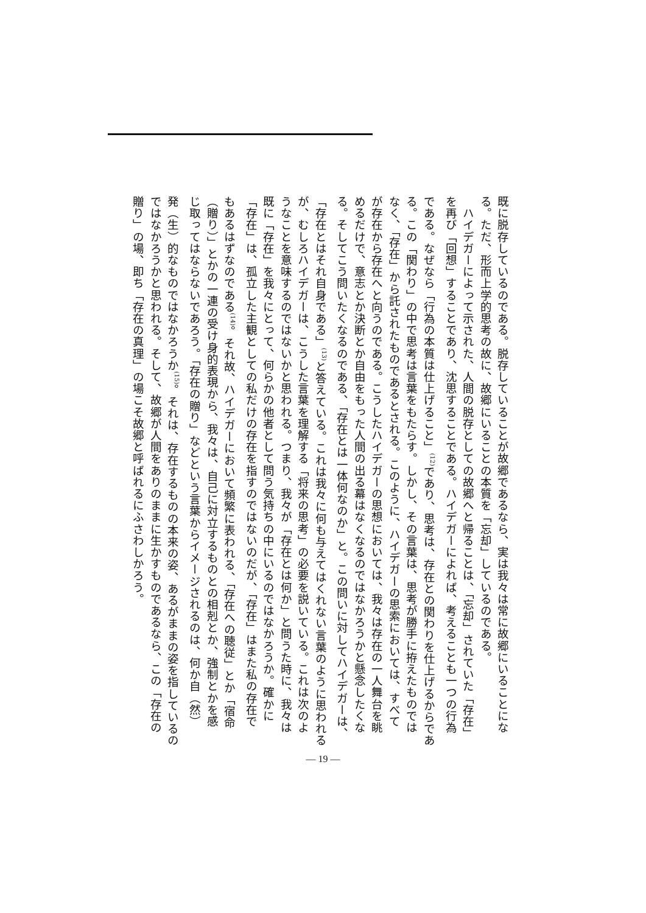既に脱存しているのである。脱存していることが故郷であるなら、実は我々は常に故郷にいることにな
る。ただ、形而上学的思考の故に、故郷にいることの本質を「忘却」しているのである。
　ハイデガーによって示された、人間の脱存としての故郷へと帰ることは、「忘却」されていた「存在」
を再び「回想」することであり、沈思することである。ハイデガーによれば、考えることも一つの行為
である。なぜなら「行為の本質は仕上げること」<sup>(12)</sup>であり、思考は、存在との関わりを仕上げるからであ
る。この「関わり」の中で思考は言葉をもたらす。しかし、その言葉は、思考が勝手に拵えたものでは
なく、「存在」から託されたものであるとされる。このように、ハイデガーの思索においては、すべて
が存在から存在へと向うのである。こうしたハイデガーの思想においては、我々は存在の一人舞台を眺
めるだけで、意志とか決断とか自由をもった人間の出る幕はなくなるのではなかろうかと懸念したくな
る。そしてこう問いたくなるのである、「存在とは一体何なのか」と。この問いに対してハイデガーは、
「存在とはそれ自身である」<sup>(13)</sup>と答えている。これは我々に何も与えてはくれない言葉のように思われる
が、むしろハイデガーは、こうした言葉を理解する「将来の思考」の必要を説いている。これは次のよ
うなことを意味するのではないかと思われる。つまり、我々が「存在とは何か」と問うた時に、我々は
既に「存在」を我々にとって、何らかの他者として問う気持ちの中にいるのではなかろうか。確かに
「存在」は、孤立した主観としての私だけの存在を指すのではないのだが、「存在」はまた私の存在で
もあるはずなのである<sup>(14)</sup>。それ故、ハイデガーにおいて頻繁に表われる、「存在への聴従」とか「宿命
（贈り）」とかの一連の受け身的表現から、我々は、自己に対立するものとの相剋とか、強制とかを感
じ取ってはならないであろう。「存在の贈り」などという言葉からイメージされるのは、何か自（然）
発（生）的なものではなかろうか<sup>(15)</sup>。それは、存在するものの本来の姿、あるがままの姿を指しているの
ではなかろうかと思われる。そして、故郷が人間をありのままに生かすものであるなら、この「存在の
贈り」の場、即ち「存在の真理」の場こそ故郷と呼ばれるにふさわしかろう。
— 19 —